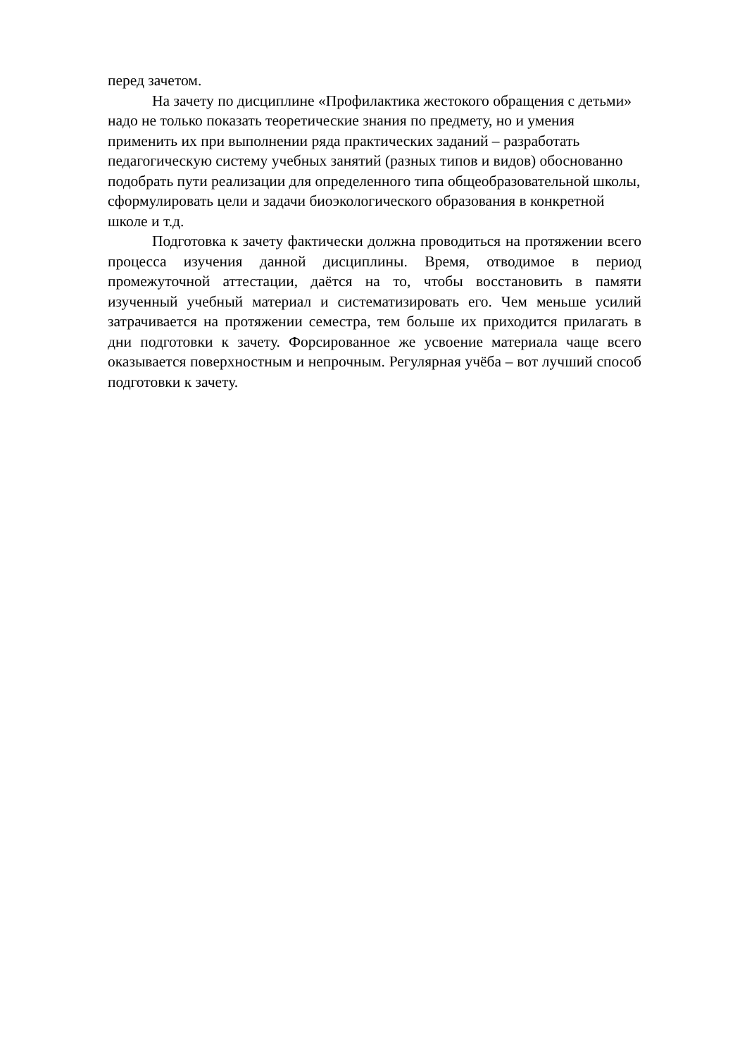перед зачетом.
На зачету по дисциплине «Профилактика жестокого обращения с детьми» надо не только показать теоретические знания по предмету, но и умения применить их при выполнении ряда практических заданий – разработать педагогическую систему учебных занятий (разных типов и видов) обоснованно подобрать пути реализации для определенного типа общеобразовательной школы, сформулировать цели и задачи биоэкологического образования в конкретной школе и т.д.
Подготовка к зачету фактически должна проводиться на протяжении всего процесса изучения данной дисциплины. Время, отводимое в период промежуточной аттестации, даётся на то, чтобы восстановить в памяти изученный учебный материал и систематизировать его. Чем меньше усилий затрачивается на протяжении семестра, тем больше их приходится прилагать в дни подготовки к зачету. Форсированное же усвоение материала чаще всего оказывается поверхностным и непрочным. Регулярная учёба – вот лучший способ подготовки к зачету.